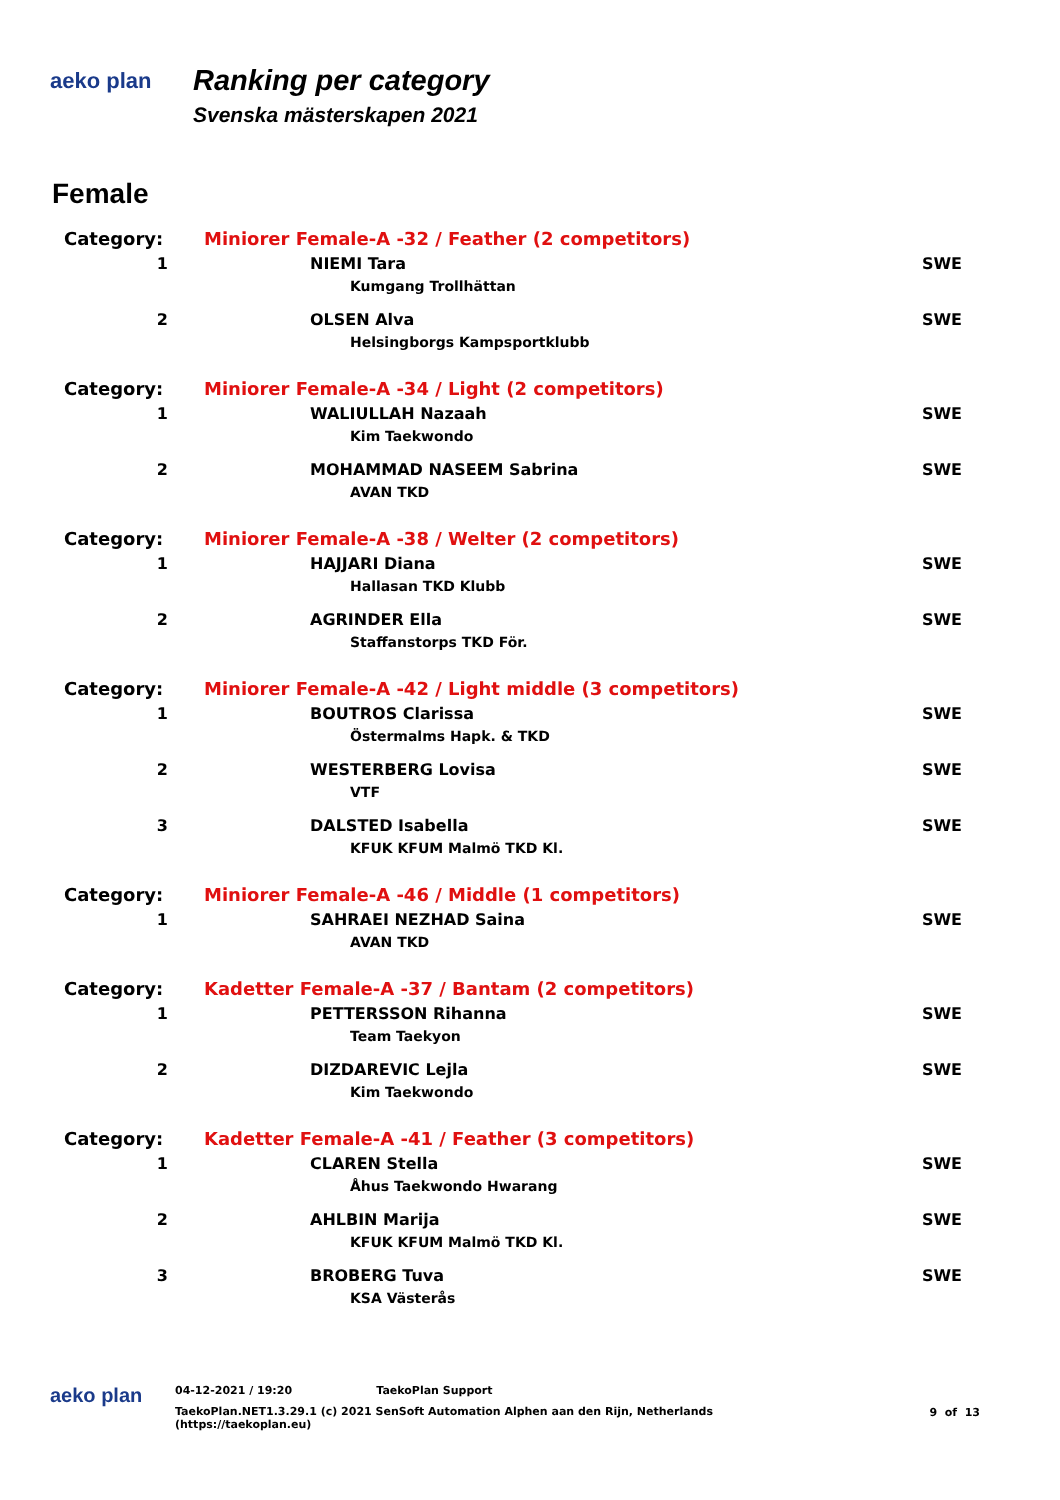aeko plan
Ranking per category
Svenska mästerskapen 2021
Female
| Category: | Miniorer Female-A -32 / Feather (2 competitors) | |
| 1 | NIEMI Tara | SWE |
| | Kumgang Trollhättan | |
| 2 | OLSEN Alva | SWE |
| | Helsingborgs Kampsportklubb | |
| Category: | Miniorer Female-A -34 / Light (2 competitors) | |
| 1 | WALIULLAH Nazaah | SWE |
| | Kim Taekwondo | |
| 2 | MOHAMMAD NASEEM Sabrina | SWE |
| | AVAN TKD | |
| Category: | Miniorer Female-A -38 / Welter (2 competitors) | |
| 1 | HAJJARI Diana | SWE |
| | Hallasan TKD Klubb | |
| 2 | AGRINDER Ella | SWE |
| | Staffanstorps TKD För. | |
| Category: | Miniorer Female-A -42 / Light middle (3 competitors) | |
| 1 | BOUTROS Clarissa | SWE |
| | Östermalms Hapk. & TKD | |
| 2 | WESTERBERG Lovisa | SWE |
| | VTF | |
| 3 | DALSTED Isabella | SWE |
| | KFUK KFUM Malmö TKD Kl. | |
| Category: | Miniorer Female-A -46 / Middle (1 competitors) | |
| 1 | SAHRAEI NEZHAD Saina | SWE |
| | AVAN TKD | |
| Category: | Kadetter Female-A -37 / Bantam (2 competitors) | |
| 1 | PETTERSSON Rihanna | SWE |
| | Team Taekyon | |
| 2 | DIZDAREVIC Lejla | SWE |
| | Kim Taekwondo | |
| Category: | Kadetter Female-A -41 / Feather (3 competitors) | |
| 1 | CLAREN Stella | SWE |
| | Åhus Taekwondo Hwarang | |
| 2 | AHLBIN Marija | SWE |
| | KFUK KFUM Malmö TKD Kl. | |
| 3 | BROBERG Tuva | SWE |
| | KSA Västerås | |
aeko plan
04-12-2021 / 19:20 TaekoPlan Support
TaekoPlan.NET1.3.29.1 (c) 2021 SenSoft Automation Alphen aan den Rijn, Netherlands
(https://taekoplan.eu)
9 of 13